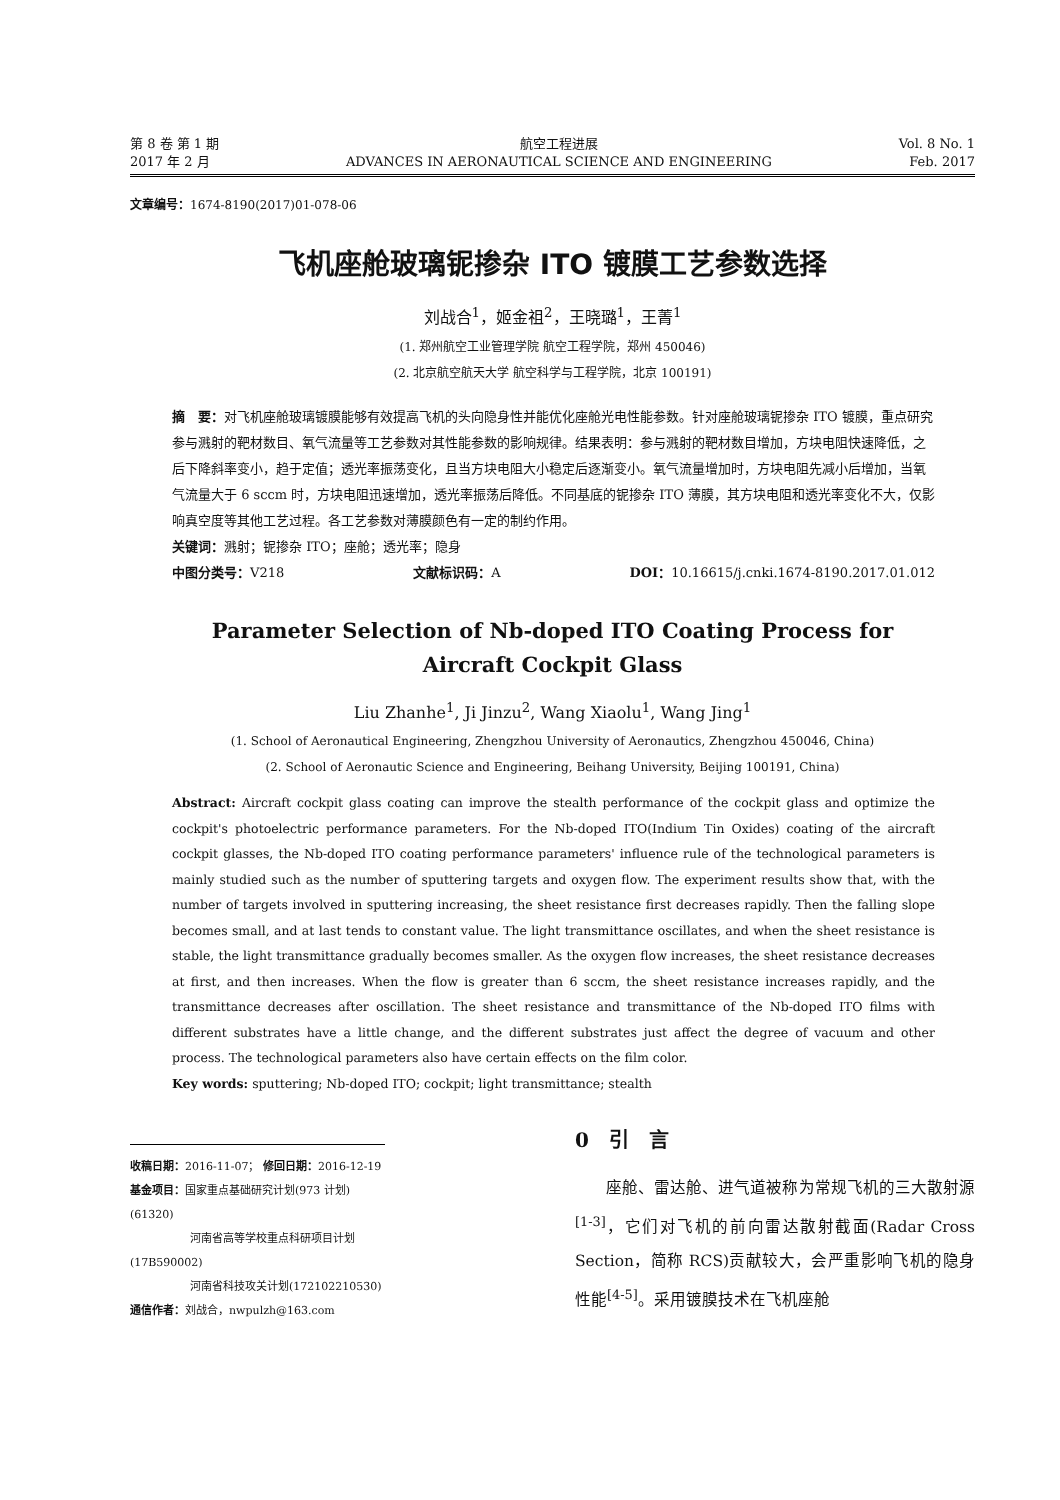第 8 卷 第 1 期
2017 年 2 月
航空工程进展
ADVANCES IN AERONAUTICAL SCIENCE AND ENGINEERING
Vol. 8 No. 1
Feb. 2017
文章编号：1674-8190(2017)01-078-06
飞机座舱玻璃铌掺杂 ITO 镀膜工艺参数选择
刘战合<sup>1</sup>，姬金祖<sup>2</sup>，王晓璐<sup>1</sup>，王菁<sup>1</sup>
(1. 郑州航空工业管理学院 航空工程学院，郑州 450046)
(2. 北京航空航天大学 航空科学与工程学院，北京 100191)
摘　要：对飞机座舱玻璃镀膜能够有效提高飞机的头向隐身性并能优化座舱光电性能参数。针对座舱玻璃铌掺杂 ITO 镀膜，重点研究参与溅射的靶材数目、氧气流量等工艺参数对其性能参数的影响规律。结果表明：参与溅射的靶材数目增加，方块电阻快速降低，之后下降斜率变小，趋于定值；透光率振荡变化，且当方块电阻大小稳定后逐渐变小。氧气流量增加时，方块电阻先减小后增加，当氧气流量大于 6 sccm 时，方块电阻迅速增加，透光率振荡后降低。不同基底的铌掺杂 ITO 薄膜，其方块电阻和透光率变化不大，仅影响真空度等其他工艺过程。各工艺参数对薄膜颜色有一定的制约作用。
关键词：溅射；铌掺杂 ITO；座舱；透光率；隐身
中图分类号：V218 文献标识码：A DOI：10.16615/j.cnki.1674-8190.2017.01.012
Parameter Selection of Nb-doped ITO Coating Process for
Aircraft Cockpit Glass
Liu Zhanhe<sup>1</sup>, Ji Jinzu<sup>2</sup>, Wang Xiaolu<sup>1</sup>, Wang Jing<sup>1</sup>
(1. School of Aeronautical Engineering, Zhengzhou University of Aeronautics, Zhengzhou 450046, China)
(2. School of Aeronautic Science and Engineering, Beihang University, Beijing 100191, China)
Abstract: Aircraft cockpit glass coating can improve the stealth performance of the cockpit glass and optimize the cockpit's photoelectric performance parameters. For the Nb-doped ITO(Indium Tin Oxides) coating of the aircraft cockpit glasses, the Nb-doped ITO coating performance parameters' influence rule of the technological parameters is mainly studied such as the number of sputtering targets and oxygen flow. The experiment results show that, with the number of targets involved in sputtering increasing, the sheet resistance first decreases rapidly. Then the falling slope becomes small, and at last tends to constant value. The light transmittance oscillates, and when the sheet resistance is stable, the light transmittance gradually becomes smaller. As the oxygen flow increases, the sheet resistance decreases at first, and then increases. When the flow is greater than 6 sccm, the sheet resistance increases rapidly, and the transmittance decreases after oscillation. The sheet resistance and transmittance of the Nb-doped ITO films with different substrates have a little change, and the different substrates just affect the degree of vacuum and other process. The technological parameters also have certain effects on the film color.
Key words: sputtering; Nb-doped ITO; cockpit; light transmittance; stealth
收稿日期：2016-11-07； 修回日期：2016-12-19
基金项目：国家重点基础研究计划(973 计划)(61320)
河南省高等学校重点科研项目计划(17B590002)
河南省科技攻关计划(172102210530)
通信作者：刘战合，nwpulzh@163.com
0　引　言
座舱、雷达舱、进气道被称为常规飞机的三大散射源<sup>[1-3]</sup>，它们对飞机的前向雷达散射截面(Radar Cross Section，简称 RCS)贡献较大，会严重影响飞机的隐身性能<sup>[4-5]</sup>。采用镀膜技术在飞机座舱